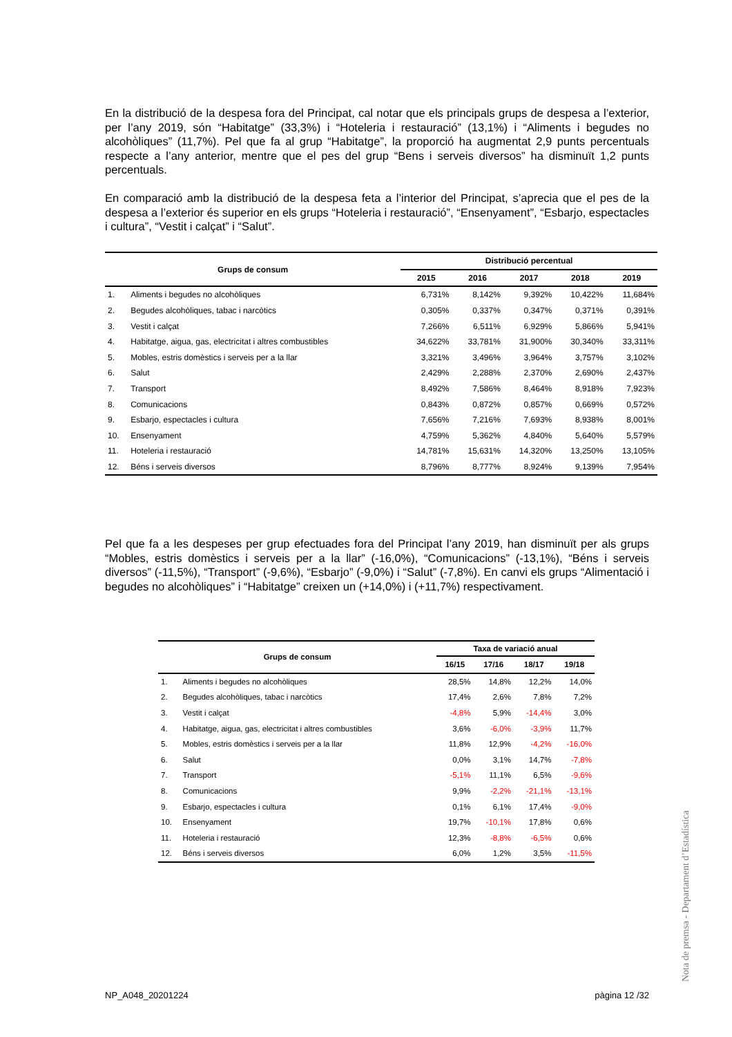En la distribució de la despesa fora del Principat, cal notar que els principals grups de despesa a l’exterior, per l’any 2019, són “Habitatge” (33,3%) i “Hoteleria i restauració” (13,1%) i “Aliments i begudes no alcohòliques” (11,7%). Pel que fa al grup “Habitatge”, la proporció ha augmentat 2,9 punts percentuals respecte a l’any anterior, mentre que el pes del grup “Bens i serveis diversos” ha disminuït 1,2 punts percentuals.
En comparació amb la distribució de la despesa feta a l’interior del Principat, s’aprecia que el pes de la despesa a l’exterior és superior en els grups “Hoteleria i restauració”, “Ensenyament”, “Esbarjo, espectacles i cultura”, “Vestit i calçat” i “Salut”.
| Grups de consum | | Distribució percentual | | | | |
| --- | --- | --- | --- | --- | --- | --- |
| | | 2015 | 2016 | 2017 | 2018 | 2019 |
| 1. | Aliments i begudes no alcohòliques | 6,731% | 8,142% | 9,392% | 10,422% | 11,684% |
| 2. | Begudes alcohòliques, tabac i narcòtics | 0,305% | 0,337% | 0,347% | 0,371% | 0,391% |
| 3. | Vestit i calçat | 7,266% | 6,511% | 6,929% | 5,866% | 5,941% |
| 4. | Habitatge, aigua, gas, electricitat i altres combustibles | 34,622% | 33,781% | 31,900% | 30,340% | 33,311% |
| 5. | Mobles, estris domèstics i serveis per a la llar | 3,321% | 3,496% | 3,964% | 3,757% | 3,102% |
| 6. | Salut | 2,429% | 2,288% | 2,370% | 2,690% | 2,437% |
| 7. | Transport | 8,492% | 7,586% | 8,464% | 8,918% | 7,923% |
| 8. | Comunicacions | 0,843% | 0,872% | 0,857% | 0,669% | 0,572% |
| 9. | Esbarjo, espectacles i cultura | 7,656% | 7,216% | 7,693% | 8,938% | 8,001% |
| 10. | Ensenyament | 4,759% | 5,362% | 4,840% | 5,640% | 5,579% |
| 11. | Hoteleria i restauració | 14,781% | 15,631% | 14,320% | 13,250% | 13,105% |
| 12. | Béns i serveis diversos | 8,796% | 8,777% | 8,924% | 9,139% | 7,954% |
Pel que fa a les despeses per grup efectuades fora del Principat l’any 2019, han disminuït per als grups “Mobles, estris domèstics i serveis per a la llar” (-16,0%), “Comunicacions” (-13,1%), “Béns i serveis diversos” (-11,5%), “Transport” (-9,6%), “Esbarjo” (-9,0%) i “Salut” (-7,8%). En canvi els grups “Alimentació i begudes no alcohòliques” i “Habitatge” creixen un (+14,0%) i (+11,7%) respectivament.
| Grups de consum | | Taxa de variació anual | | | |
| --- | --- | --- | --- | --- | --- |
| | | 16/15 | 17/16 | 18/17 | 19/18 |
| 1. | Aliments i begudes no alcohòliques | 28,5% | 14,8% | 12,2% | 14,0% |
| 2. | Begudes alcohòliques, tabac i narcòtics | 17,4% | 2,6% | 7,8% | 7,2% |
| 3. | Vestit i calçat | -4,8% | 5,9% | -14,4% | 3,0% |
| 4. | Habitatge, aigua, gas, electricitat i altres combustibles | 3,6% | -6,0% | -3,9% | 11,7% |
| 5. | Mobles, estris domèstics i serveis per a la llar | 11,8% | 12,9% | -4,2% | -16,0% |
| 6. | Salut | 0,0% | 3,1% | 14,7% | -7,8% |
| 7. | Transport | -5,1% | 11,1% | 6,5% | -9,6% |
| 8. | Comunicacions | 9,9% | -2,2% | -21,1% | -13,1% |
| 9. | Esbarjo, espectacles i cultura | 0,1% | 6,1% | 17,4% | -9,0% |
| 10. | Ensenyament | 19,7% | -10,1% | 17,8% | 0,6% |
| 11. | Hoteleria i restauració | 12,3% | -8,8% | -6,5% | 0,6% |
| 12. | Béns i serveis diversos | 6,0% | 1,2% | 3,5% | -11,5% |
Nota de premsa - Departament d’Estadística
NP_A048_20201224 pàgina 12 /32